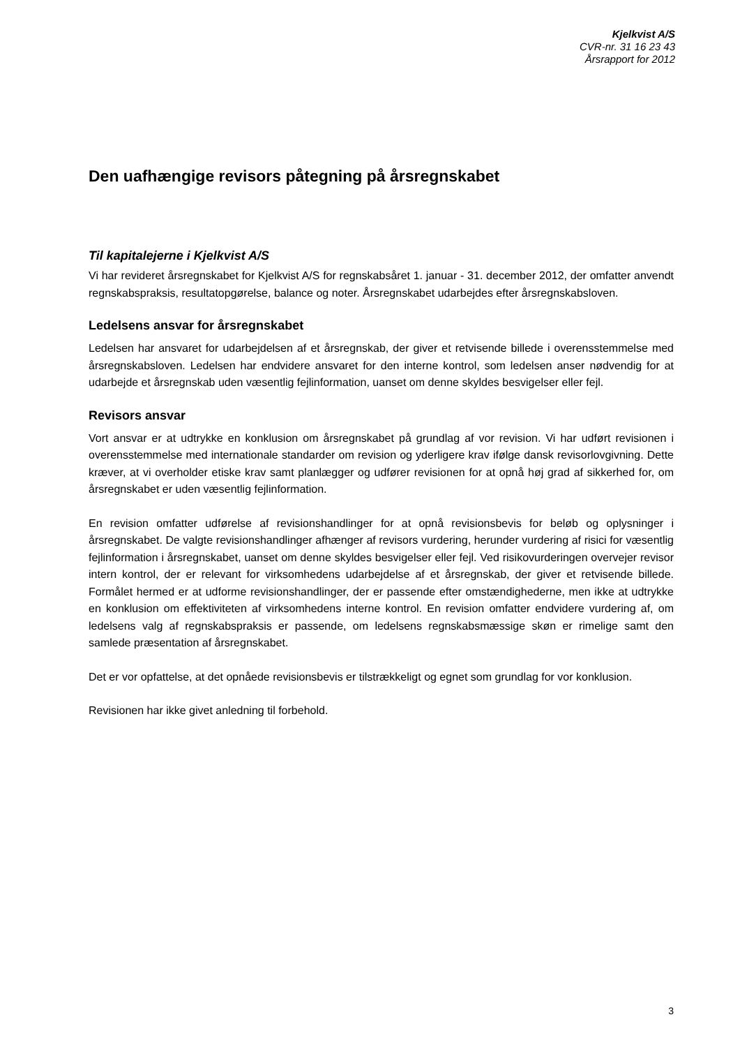Kjelkvist A/S
CVR-nr. 31 16 23 43
Årsrapport for 2012
Den uafhængige revisors påtegning på årsregnskabet
Til kapitalejerne i Kjelkvist A/S
Vi har revideret årsregnskabet for Kjelkvist A/S for regnskabsåret 1. januar - 31. december 2012, der omfatter anvendt regnskabspraksis, resultatopgørelse, balance og noter. Årsregnskabet udarbejdes efter årsregnskabsloven.
Ledelsens ansvar for årsregnskabet
Ledelsen har ansvaret for udarbejdelsen af et årsregnskab, der giver et retvisende billede i overensstemmelse med årsregnskabsloven. Ledelsen har endvidere ansvaret for den interne kontrol, som ledelsen anser nødvendig for at udarbejde et årsregnskab uden væsentlig fejlinformation, uanset om denne skyldes besvigelser eller fejl.
Revisors ansvar
Vort ansvar er at udtrykke en konklusion om årsregnskabet på grundlag af vor revision. Vi har udført revisionen i overensstemmelse med internationale standarder om revision og yderligere krav ifølge dansk revisorlovgivning. Dette kræver, at vi overholder etiske krav samt planlægger og udfører revisionen for at opnå høj grad af sikkerhed for, om årsregnskabet er uden væsentlig fejlinformation.
En revision omfatter udførelse af revisionshandlinger for at opnå revisionsbevis for beløb og oplysninger i årsregnskabet. De valgte revisionshandlinger afhænger af revisors vurdering, herunder vurdering af risici for væsentlig fejlinformation i årsregnskabet, uanset om denne skyldes besvigelser eller fejl. Ved risikovurderingen overvejer revisor intern kontrol, der er relevant for virksomhedens udarbejdelse af et årsregnskab, der giver et retvisende billede. Formålet hermed er at udforme revisionshandlinger, der er passende efter omstændighederne, men ikke at udtrykke en konklusion om effektiviteten af virksomhedens interne kontrol. En revision omfatter endvidere vurdering af, om ledelsens valg af regnskabspraksis er passende, om ledelsens regnskabsmæssige skøn er rimelige samt den samlede præsentation af årsregnskabet.
Det er vor opfattelse, at det opnåede revisionsbevis er tilstrækkeligt og egnet som grundlag for vor konklusion.
Revisionen har ikke givet anledning til forbehold.
3